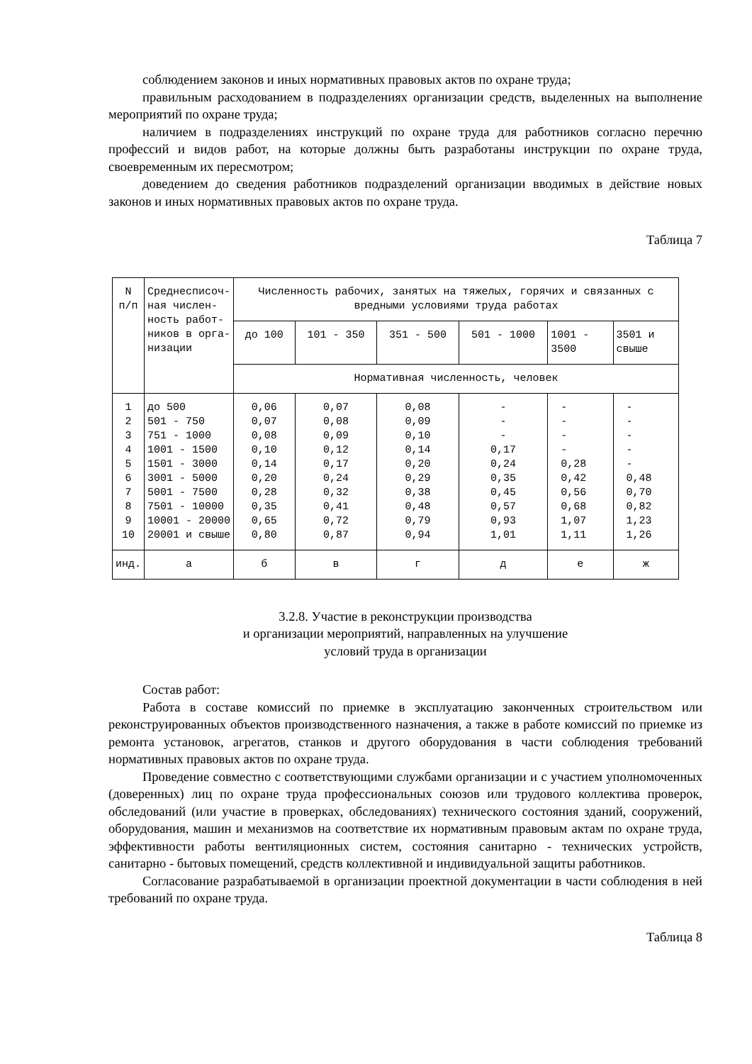соблюдением законов и иных нормативных правовых актов по охране труда;
правильным расходованием в подразделениях организации средств, выделенных на выполнение мероприятий по охране труда;
наличием в подразделениях инструкций по охране труда для работников согласно перечню профессий и видов работ, на которые должны быть разработаны инструкции по охране труда, своевременным их пересмотром;
доведением до сведения работников подразделений организации вводимых в действие новых законов и иных нормативных правовых актов по охране труда.
Таблица 7
| N п/п | Среднесписоч- ная числен- ность работ- ников в орга- низации | Численность рабочих, занятых на тяжелых, горячих и связанных с вредными условиями труда работах | | | | | |
| --- | --- | --- | --- | --- | --- | --- | --- |
| | | до 100 | 101 - 350 | 351 - 500 | 501 - 1000 | 1001 - 3500 | 3501 и свыше |
| | | Нормативная численность, человек | | | | | |
| 1 2 3 4 5 6 7 8 9 10 | до 500 501 - 750 751 - 1000 1001 - 1500 1501 - 3000 3001 - 5000 5001 - 7500 7501 - 10000 10001 - 20000 20001 и свыше | 0,06 0,07 0,08 0,10 0,14 0,20 0,28 0,35 0,65 0,80 | 0,07 0,08 0,09 0,12 0,17 0,24 0,32 0,41 0,72 0,87 | 0,08 0,09 0,10 0,14 0,20 0,29 0,38 0,48 0,79 0,94 | - - - 0,17 0,24 0,35 0,45 0,57 0,93 1,01 | - - - - 0,28 0,42 0,56 0,68 1,07 1,11 | - - - - - 0,48 0,70 0,82 1,23 1,26 |
| инд. | а | б | в | г | д | е | ж |
3.2.8. Участие в реконструкции производства
и организации мероприятий, направленных на улучшение
условий труда в организации
Состав работ:
Работа в составе комиссий по приемке в эксплуатацию законченных строительством или реконструированных объектов производственного назначения, а также в работе комиссий по приемке из ремонта установок, агрегатов, станков и другого оборудования в части соблюдения требований нормативных правовых актов по охране труда.
Проведение совместно с соответствующими службами организации и с участием уполномоченных (доверенных) лиц по охране труда профессиональных союзов или трудового коллектива проверок, обследований (или участие в проверках, обследованиях) технического состояния зданий, сооружений, оборудования, машин и механизмов на соответствие их нормативным правовым актам по охране труда, эффективности работы вентиляционных систем, состояния санитарно - технических устройств, санитарно - бытовых помещений, средств коллективной и индивидуальной защиты работников.
Согласование разрабатываемой в организации проектной документации в части соблюдения в ней требований по охране труда.
Таблица 8